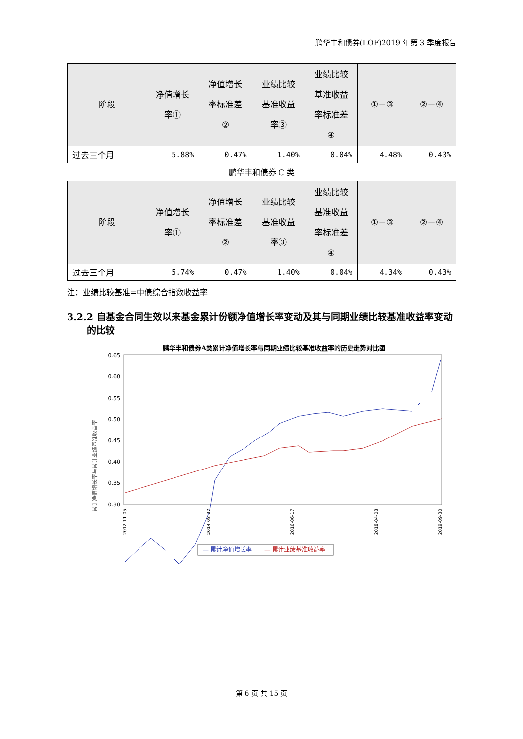鹏华丰和债券(LOF)2019 年第 3 季度报告
| 阶段 | 净值增长 率① | 净值增长 率标准差 ② | 业绩比较 基准收益 率③ | 业绩比较 基准收益 率标准差 ④ | ①－③ | ②－④ |
| --- | --- | --- | --- | --- | --- | --- |
| 过去三个月 | 5.88% | 0.47% | 1.40% | 0.04% | 4.48% | 0.43% |
鹏华丰和债券 C 类
| 阶段 | 净值增长 率① | 净值增长 率标准差 ② | 业绩比较 基准收益 率③ | 业绩比较 基准收益 率标准差 ④ | ①－③ | ②－④ |
| --- | --- | --- | --- | --- | --- | --- |
| 过去三个月 | 5.74% | 0.47% | 1.40% | 0.04% | 4.34% | 0.43% |
注：业绩比较基准=中债综合指数收益率
3.2.2 自基金合同生效以来基金累计份额净值增长率变动及其与同期业绩比较基准收益率变动的比较
鹏华丰和债券A类累计净值增长率与同期业绩比较基准收益率的历史走势对比图
累计净值增长率与累计业绩基准收益率
0.65
0.60
0.55
0.50
0.45
0.40
0.35
0.30
2012-11-05
2014-08-27
2016-06-17
2018-04-08
2019-09-30
— 累计净值增长率
— 累计业绩基准收益率
第 6 页 共 15 页